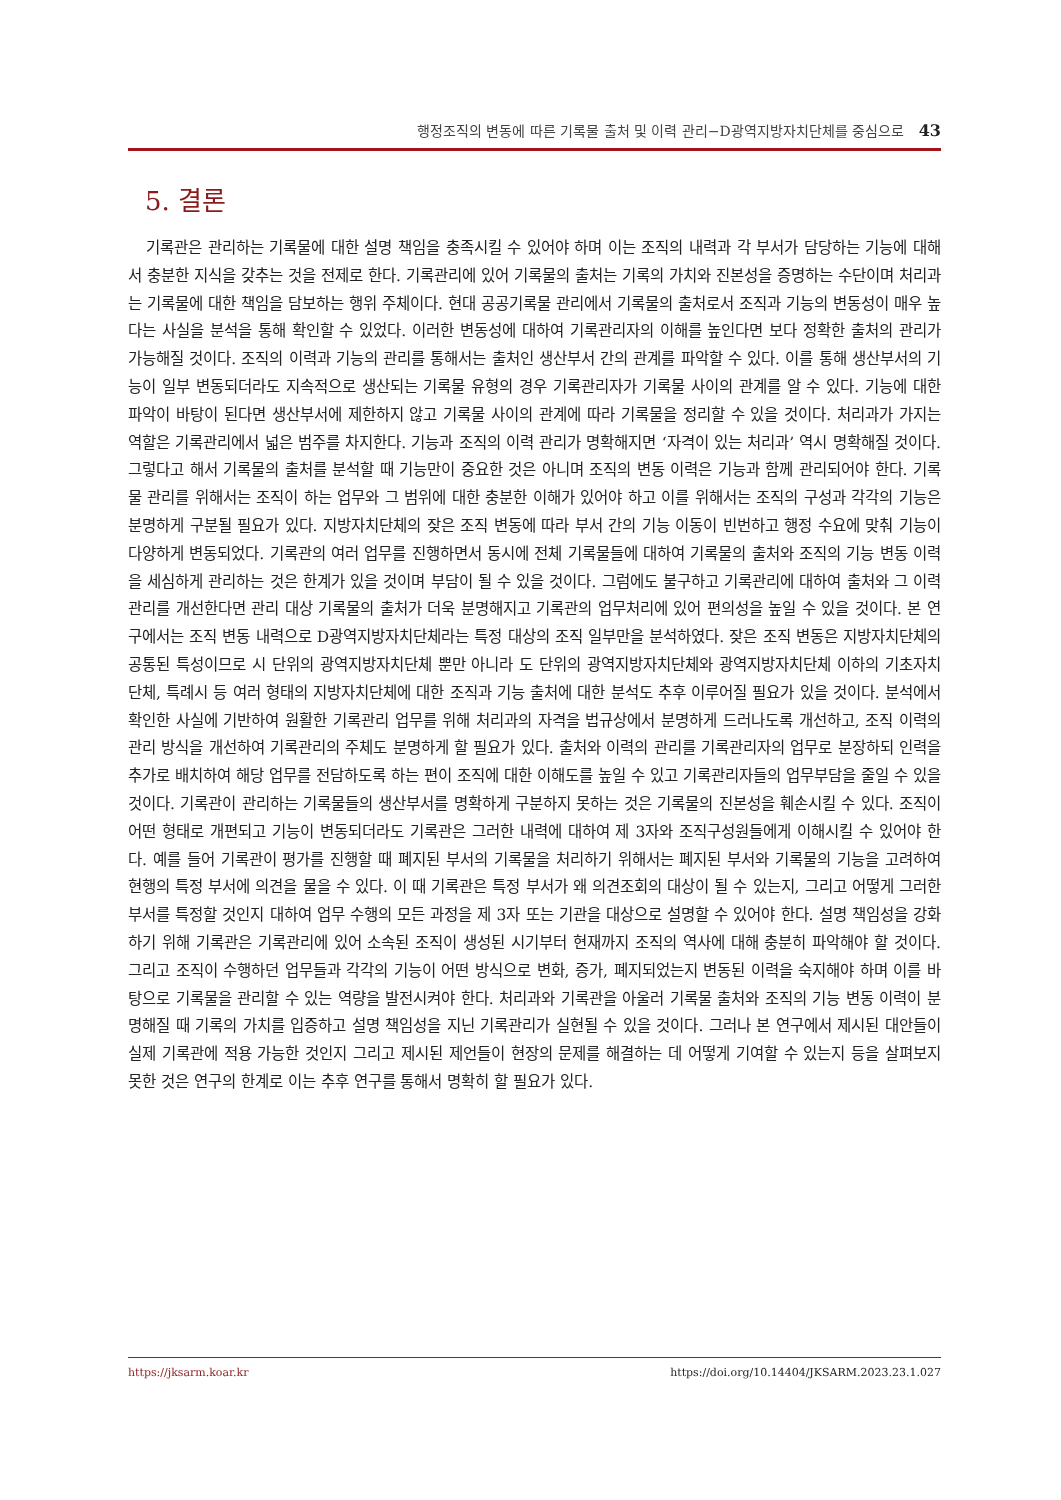행정조직의 변동에 따른 기록물 출처 및 이력 관리−D광역지방자치단체를 중심으로 43
5. 결론
기록관은 관리하는 기록물에 대한 설명 책임을 충족시킬 수 있어야 하며 이는 조직의 내력과 각 부서가 담당하는 기능에 대해서 충분한 지식을 갖추는 것을 전제로 한다. 기록관리에 있어 기록물의 출처는 기록의 가치와 진본성을 증명하는 수단이며 처리과는 기록물에 대한 책임을 담보하는 행위 주체이다. 현대 공공기록물 관리에서 기록물의 출처로서 조직과 기능의 변동성이 매우 높다는 사실을 분석을 통해 확인할 수 있었다. 이러한 변동성에 대하여 기록관리자의 이해를 높인다면 보다 정확한 출처의 관리가 가능해질 것이다. 조직의 이력과 기능의 관리를 통해서는 출처인 생산부서 간의 관계를 파악할 수 있다. 이를 통해 생산부서의 기능이 일부 변동되더라도 지속적으로 생산되는 기록물 유형의 경우 기록관리자가 기록물 사이의 관계를 알 수 있다. 기능에 대한 파악이 바탕이 된다면 생산부서에 제한하지 않고 기록물 사이의 관계에 따라 기록물을 정리할 수 있을 것이다. 처리과가 가지는 역할은 기록관리에서 넓은 범주를 차지한다. 기능과 조직의 이력 관리가 명확해지면 ‘자격이 있는 처리과’ 역시 명확해질 것이다. 그렇다고 해서 기록물의 출처를 분석할 때 기능만이 중요한 것은 아니며 조직의 변동 이력은 기능과 함께 관리되어야 한다. 기록물 관리를 위해서는 조직이 하는 업무와 그 범위에 대한 충분한 이해가 있어야 하고 이를 위해서는 조직의 구성과 각각의 기능은 분명하게 구분될 필요가 있다. 지방자치단체의 잦은 조직 변동에 따라 부서 간의 기능 이동이 빈번하고 행정 수요에 맞춰 기능이 다양하게 변동되었다. 기록관의 여러 업무를 진행하면서 동시에 전체 기록물들에 대하여 기록물의 출처와 조직의 기능 변동 이력을 세심하게 관리하는 것은 한계가 있을 것이며 부담이 될 수 있을 것이다. 그럼에도 불구하고 기록관리에 대하여 출처와 그 이력 관리를 개선한다면 관리 대상 기록물의 출처가 더욱 분명해지고 기록관의 업무처리에 있어 편의성을 높일 수 있을 것이다. 본 연구에서는 조직 변동 내력으로 D광역지방자치단체라는 특정 대상의 조직 일부만을 분석하였다. 잦은 조직 변동은 지방자치단체의 공통된 특성이므로 시 단위의 광역지방자치단체 뿐만 아니라 도 단위의 광역지방자치단체와 광역지방자치단체 이하의 기초자치단체, 특례시 등 여러 형태의 지방자치단체에 대한 조직과 기능 출처에 대한 분석도 추후 이루어질 필요가 있을 것이다. 분석에서 확인한 사실에 기반하여 원활한 기록관리 업무를 위해 처리과의 자격을 법규상에서 분명하게 드러나도록 개선하고, 조직 이력의 관리 방식을 개선하여 기록관리의 주체도 분명하게 할 필요가 있다. 출처와 이력의 관리를 기록관리자의 업무로 분장하되 인력을 추가로 배치하여 해당 업무를 전담하도록 하는 편이 조직에 대한 이해도를 높일 수 있고 기록관리자들의 업무부담을 줄일 수 있을 것이다. 기록관이 관리하는 기록물들의 생산부서를 명확하게 구분하지 못하는 것은 기록물의 진본성을 훼손시킬 수 있다. 조직이 어떤 형태로 개편되고 기능이 변동되더라도 기록관은 그러한 내력에 대하여 제 3자와 조직구성원들에게 이해시킬 수 있어야 한다. 예를 들어 기록관이 평가를 진행할 때 폐지된 부서의 기록물을 처리하기 위해서는 폐지된 부서와 기록물의 기능을 고려하여 현행의 특정 부서에 의견을 물을 수 있다. 이 때 기록관은 특정 부서가 왜 의견조회의 대상이 될 수 있는지, 그리고 어떻게 그러한 부서를 특정할 것인지 대하여 업무 수행의 모든 과정을 제 3자 또는 기관을 대상으로 설명할 수 있어야 한다. 설명 책임성을 강화하기 위해 기록관은 기록관리에 있어 소속된 조직이 생성된 시기부터 현재까지 조직의 역사에 대해 충분히 파악해야 할 것이다. 그리고 조직이 수행하던 업무들과 각각의 기능이 어떤 방식으로 변화, 증가, 폐지되었는지 변동된 이력을 숙지해야 하며 이를 바탕으로 기록물을 관리할 수 있는 역량을 발전시켜야 한다. 처리과와 기록관을 아울러 기록물 출처와 조직의 기능 변동 이력이 분명해질 때 기록의 가치를 입증하고 설명 책임성을 지닌 기록관리가 실현될 수 있을 것이다. 그러나 본 연구에서 제시된 대안들이 실제 기록관에 적용 가능한 것인지 그리고 제시된 제언들이 현장의 문제를 해결하는 데 어떻게 기여할 수 있는지 등을 살펴보지 못한 것은 연구의 한계로 이는 추후 연구를 통해서 명확히 할 필요가 있다.
https://jksarm.koar.kr https://doi.org/10.14404/JKSARM.2023.23.1.027